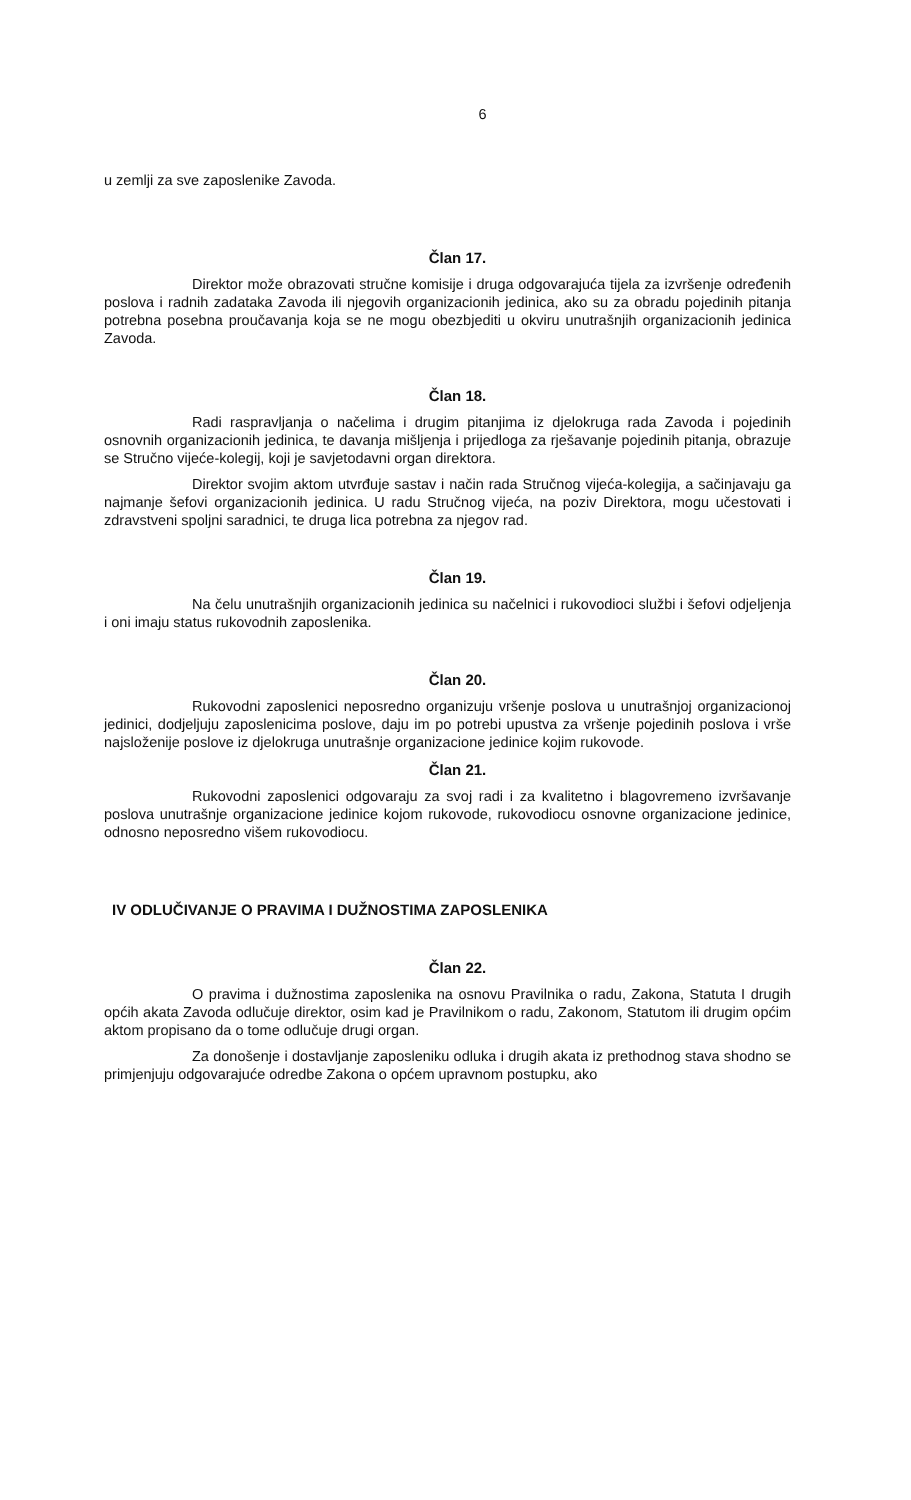6
u zemlji za sve zaposlenike Zavoda.
Član 17.
Direktor može obrazovati stručne komisije i druga odgovarajuća tijela za izvršenje određenih poslova i radnih zadataka Zavoda ili njegovih organizacionih jedinica, ako su za obradu pojedinih pitanja potrebna posebna proučavanja koja se ne mogu obezbjediti u okviru unutrašnjih organizacionih jedinica Zavoda.
Član 18.
Radi raspravljanja o načelima i drugim pitanjima iz djelokruga rada Zavoda i pojedinih osnovnih organizacionih jedinica, te davanja mišljenja i prijedloga za rješavanje pojedinih pitanja, obrazuje se Stručno vijeće-kolegij, koji je savjetodavni organ direktora.
Direktor svojim aktom utvrđuje sastav i način rada Stručnog vijeća-kolegija, a sačinjavaju ga najmanje šefovi organizacionih jedinica. U radu Stručnog vijeća, na poziv Direktora, mogu učestovati i zdravstveni spoljni saradnici, te druga lica potrebna za njegov rad.
Član 19.
Na čelu unutrašnjih organizacionih jedinica su načelnici i rukovodioci službi i šefovi odjeljenja i oni imaju status rukovodnih zaposlenika.
Član 20.
Rukovodni zaposlenici neposredno organizuju vršenje poslova u unutrašnjoj organizacionoj jedinici, dodjeljuju zaposlenicima poslove, daju im po potrebi upustva za vršenje pojedinih poslova i vrše najsloženije poslove iz djelokruga unutrašnje organizacione jedinice kojim rukovode.
Član 21.
Rukovodni zaposlenici odgovaraju za svoj radi i za kvalitetno i blagovremeno izvršavanje poslova unutrašnje organizacione jedinice kojom rukovode, rukovodiocu osnovne organizacione jedinice, odnosno neposredno višem rukovodiocu.
IV ODLUČIVANJE O PRAVIMA I DUŽNOSTIMA ZAPOSLENIKA
Član 22.
O pravima i dužnostima zaposlenika na osnovu Pravilnika o radu, Zakona, Statuta I drugih općih akata Zavoda odlučuje direktor, osim kad je Pravilnikom o radu, Zakonom, Statutom ili drugim općim aktom propisano da o tome odlučuje drugi organ.
Za donošenje i dostavljanje zaposleniku odluka i drugih akata iz prethodnog stava shodno se primjenjuju odgovarajuće odredbe Zakona o općem upravnom postupku, ako